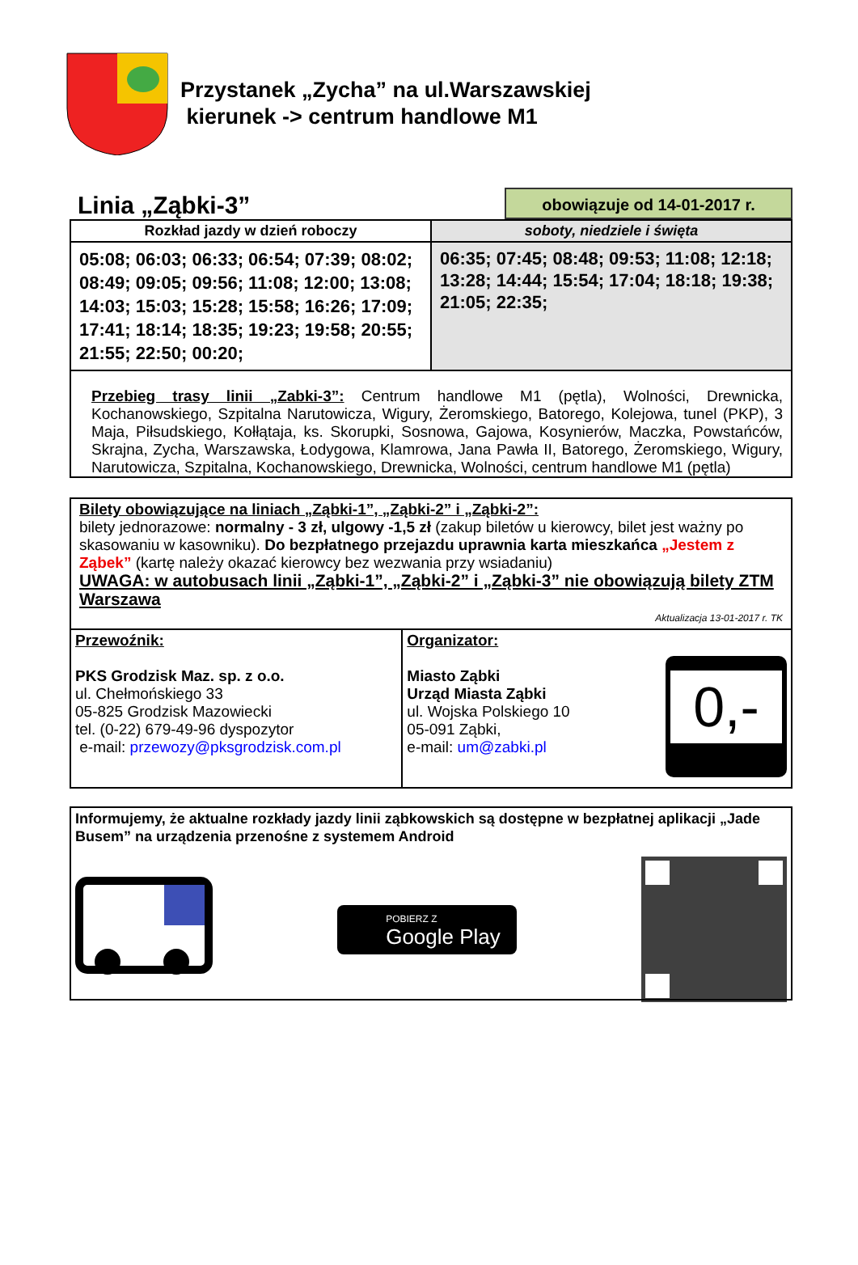Przystanek „Zycha” na ul.Warszawskiej
kierunek -> centrum handlowe M1
Linia „Ząbki-3”
obowiązuje od 14-01-2017 r.
| Rozkład jazdy w dzień roboczy | soboty, niedziele i święta |
| --- | --- |
| 05:08; 06:03; 06:33; 06:54; 07:39; 08:02; 08:49; 09:05; 09:56; 11:08; 12:00; 13:08; 14:03; 15:03; 15:28; 15:58; 16:26; 17:09; 17:41; 18:14; 18:35; 19:23; 19:58; 20:55; 21:55; 22:50; 00:20; | 06:35; 07:45; 08:48; 09:53; 11:08; 12:18; 13:28; 14:44; 15:54; 17:04; 18:18; 19:38; 21:05; 22:35; |
Przebieg trasy linii „Zabki-3”: Centrum handlowe M1 (pętla), Wolności, Drewnicka, Kochanowskiego, Szpitalna Narutowicza, Wigury, Żeromskiego, Batorego, Kolejowa, tunel (PKP), 3 Maja, Piłsudskiego, Kołłątaja, ks. Skorupki, Sosnowa, Gajowa, Kosynierów, Maczka, Powstańców, Skrajna, Zycha, Warszawska, Łodygowa, Klamrowa, Jana Pawła II, Batorego, Żeromskiego, Wigury, Narutowicza, Szpitalna, Kochanowskiego, Drewnicka, Wolności, centrum handlowe M1 (pętla)
Bilety obowiązujące na liniach „Ząbki-1”, „Ząbki-2” i „Ząbki-2”:
bilety jednorazowe: normalny - 3 zł, ulgowy -1,5 zł (zakup biletów u kierowcy, bilet jest ważny po skasowaniu w kasowniku). Do bezpłatnego przejazdu uprawnia karta mieszkańca „Jestem z Ząbek” (kartę należy okazać kierowcy bez wezwania przy wsiadaniu)
UWAGA: w autobusach linii „Ząbki-1”, „Ząbki-2” i „Ząbki-3” nie obowiązują bilety ZTM Warszawa
Aktualizacja 13-01-2017 r. TK
| Przewoźnik: PKS Grodzisk Maz. sp. z o.o. ul. Chełmońskiego 33 05-825 Grodzisk Mazowiecki tel. (0-22) 679-49-96 dyspozytor e-mail: przewozy@pksgrodzisk.com.pl | Organizator: Miasto Ząbki Urząd Miasta Ząbki ul. Wojska Polskiego 10 05-091 Ząbki, e-mail: um@zabki.pl 0,- |
Informujemy, że aktualne rozkłady jazdy linii ząbkowskich są dostępne w bezpłatnej aplikacji „Jade Busem” na urządzenia przenośne z systemem Android
POBIERZ Z
Google Play